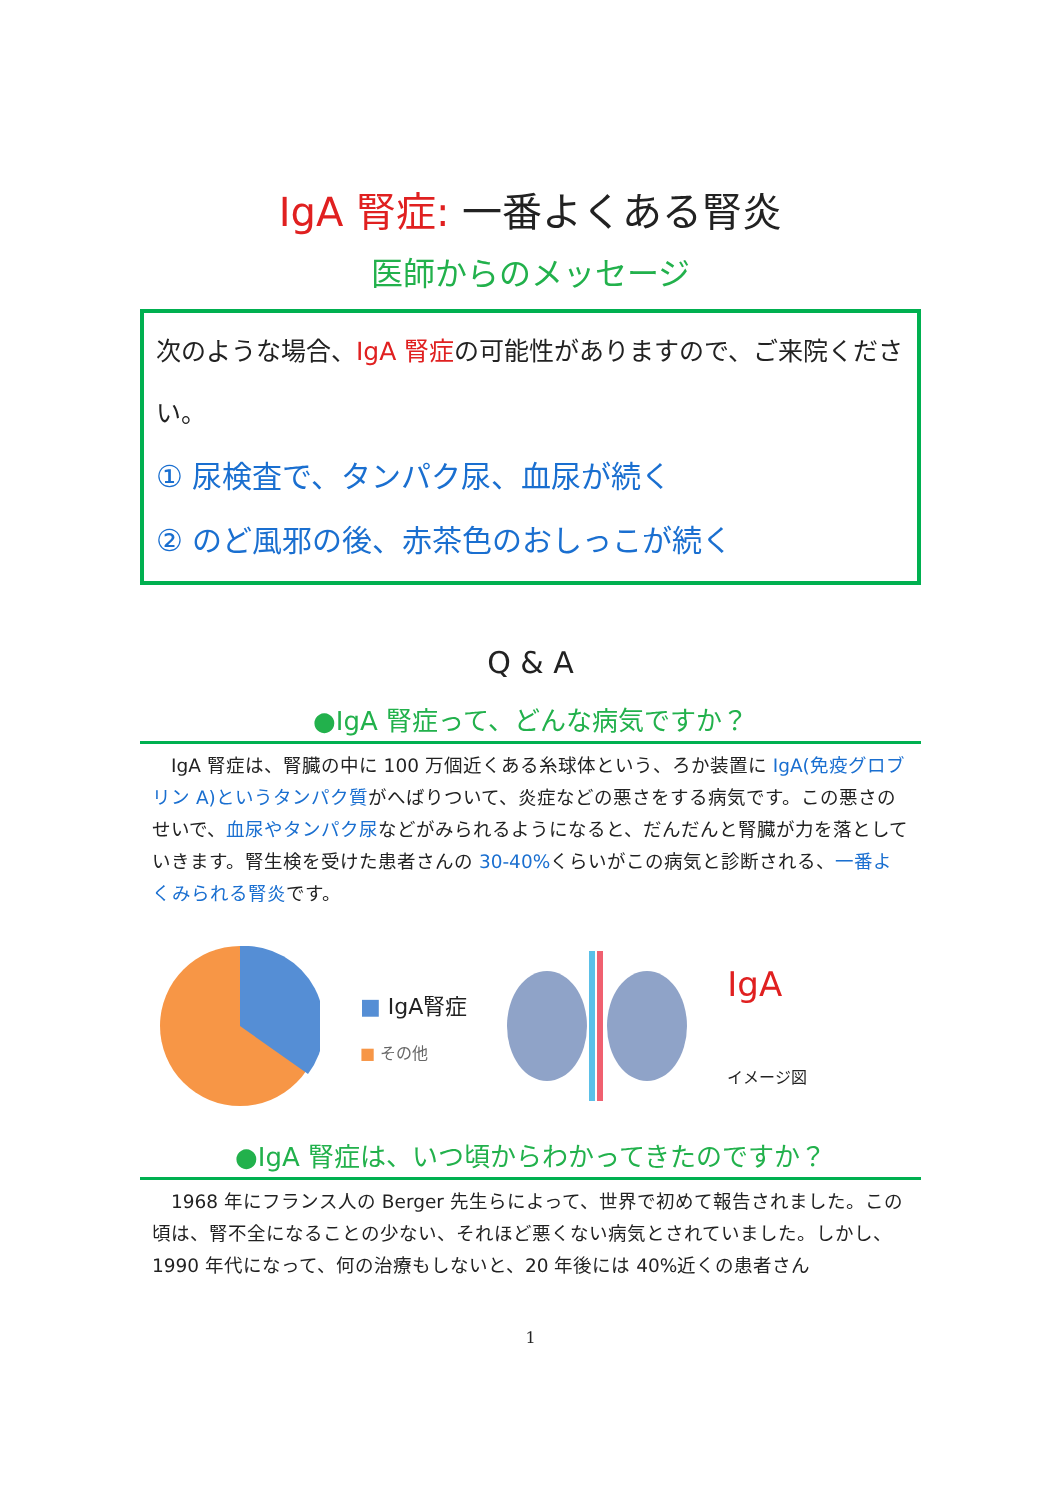IgA 腎症: 一番よくある腎炎
医師からのメッセージ
次のような場合、IgA 腎症の可能性がありますので、ご来院ください。
① 尿検査で、タンパク尿、血尿が続く
② のど風邪の後、赤茶色のおしっこが続く
Q & A
●IgA 腎症って、どんな病気ですか？
　IgA 腎症は、腎臓の中に 100 万個近くある糸球体という、ろか装置に IgA(免疫グロブリン A)というタンパク質がへばりついて、炎症などの悪さをする病気です。この悪さのせいで、血尿やタンパク尿などがみられるようになると、だんだんと腎臓が力を落としていきます。腎生検を受けた患者さんの 30-40% くらいがこの病気と診断される、一番よくみられる腎炎です。
■ IgA腎症
■ その他
IgA
イメージ図
●IgA 腎症は、いつ頃からわかってきたのですか？
　1968 年にフランス人の Berger 先生らによって、世界で初めて報告されました。この頃は、腎不全になることの少ない、それほど悪くない病気とされていました。しかし、1990 年代になって、何の治療もしないと、20 年後には 40%近くの患者さん
1